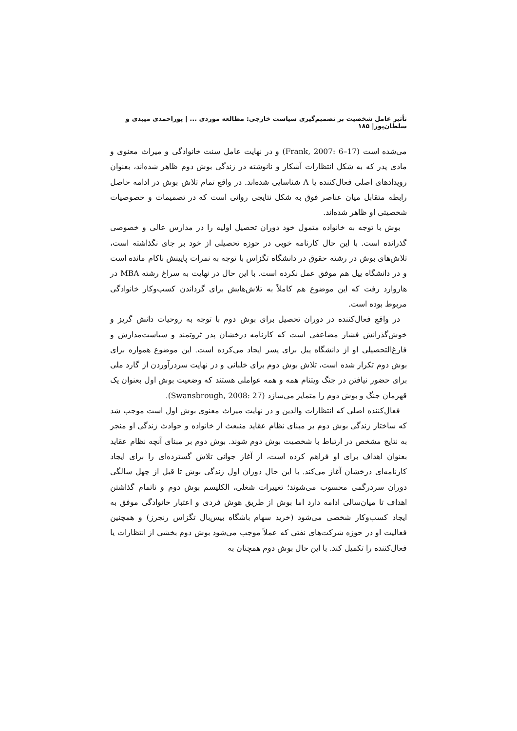تأثیر عامل شخصیت بر تصمیم‌گیری سیاست خارجی: مطالعه موردی ... | پوراحمدی میبدی و سلطان‌پور| ۱۸۵
می‌شده است (Frank, 2007: 6–17) و در نهایت عامل سنت خانوادگی و میراث معنوی و مادی پدر که به شکل انتظارات آشکار و نانوشته در زندگی بوش دوم ظاهر شده‌اند، بعنوان رویدادهای اصلی فعال‌کننده یا A شناسایی شده‌اند. در واقع تمام تلاش بوش در ادامه حاصل رابطه متقابل میان عناصر فوق به شکل نتایجی روانی است که در تصمیمات و خصوصیات شخصیتی او ظاهر شده‌اند.
بوش با توجه به خانواده متمول خود دوران تحصیل اولیه را در مدارس عالی و خصوصی گذرانده است. با این حال کارنامه خوبی در حوزه تحصیلی از خود بر جای نگذاشته است، تلاش‌های بوش در رشته حقوق در دانشگاه تگزاس با توجه به نمرات پایینش ناکام مانده است و در دانشگاه ییل هم موفق عمل نکرده است. با این حال در نهایت به سراغ رشته MBA در هاروارد رفت که این موضوع هم کاملاً به تلاش‌هایش برای گرداندن کسب‌وکار خانوادگی مربوط بوده است.
در واقع فعال‌کننده در دوران تحصیل برای بوش دوم با توجه به روحیات دانش گریز و خوش‌گذرانش فشار مضاعفی است که کارنامه درخشان پدر ثروتمند و سیاست‌مدارش و فارغ‌التحصیلی او از دانشگاه ییل برای پسر ایجاد می‌کرده است. این موضوع همواره برای بوش دوم تکرار شده است، تلاش بوش دوم برای خلبانی و در نهایت سردرآوردن از گارد ملی برای حضور نیافتن در جنگ ویتنام همه و همه عواملی هستند که وضعیت بوش اول بعنوان یک قهرمان جنگ و بوش دوم را متمایز می‌سازد (Swansbrough, 2008: 27).
فعال‌کننده اصلی که انتظارات والدین و در نهایت میراث معنوی بوش اول است موجب شد که ساختار زندگی بوش دوم بر مبنای نظام عقاید منبعث از خانواده و حوادث زندگی او منجر به نتایج مشخص در ارتباط با شخصیت بوش دوم شوند. بوش دوم بر مبنای آنچه نظام عقاید بعنوان اهداف برای او فراهم کرده است، از آغاز جوانی تلاش گسترده‌ای را برای ایجاد کارنامه‌ای درخشان آغاز می‌کند. با این حال دوران اول زندگی بوش تا قبل از چهل سالگی دوران سردرگمی محسوب می‌شوند؛ تغییرات شغلی، الکلیسم بوش دوم و ناتمام گذاشتن اهداف تا میان‌سالی ادامه دارد اما بوش از طریق هوش فردی و اعتبار خانوادگی موفق به ایجاد کسب‌وکار شخصی می‌شود (خرید سهام باشگاه بیس‌بال تگزاس رنجرز) و همچنین فعالیت او در حوزه شرکت‌های نفتی که عملاً موجب می‌شود بوش دوم بخشی از انتظارات یا فعال‌کننده را تکمیل کند. با این حال بوش دوم همچنان به